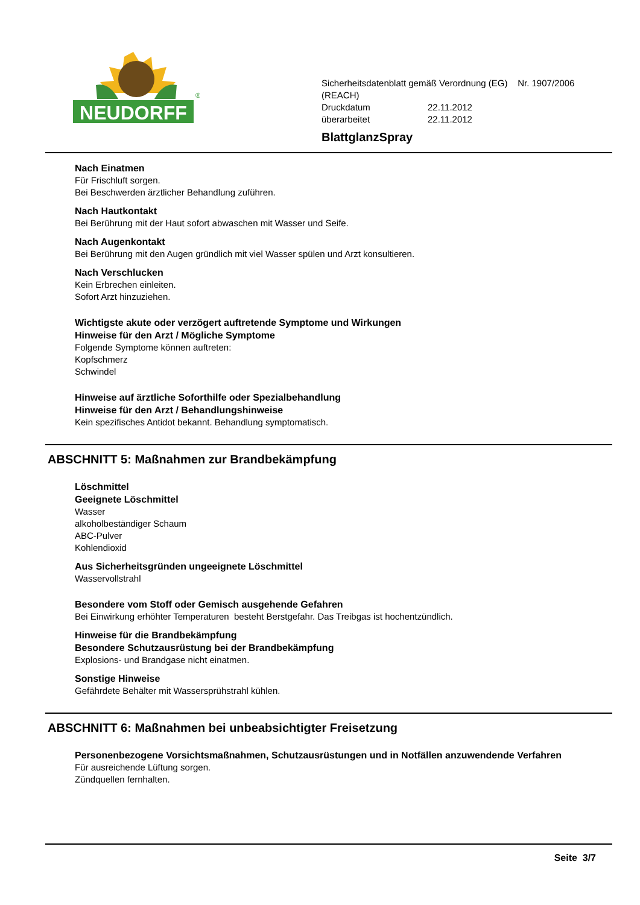NEUDORFF
®
Sicherheitsdatenblatt gemäß Verordnung (EG) Nr. 1907/2006 (REACH)
Druckdatum 22.11.2012
überarbeitet 22.11.2012
BlattglanzSpray
Nach Einatmen
Für Frischluft sorgen.
Bei Beschwerden ärztlicher Behandlung zuführen.
Nach Hautkontakt
Bei Berührung mit der Haut sofort abwaschen mit Wasser und Seife.
Nach Augenkontakt
Bei Berührung mit den Augen gründlich mit viel Wasser spülen und Arzt konsultieren.
Nach Verschlucken
Kein Erbrechen einleiten.
Sofort Arzt hinzuziehen.
Wichtigste akute oder verzögert auftretende Symptome und Wirkungen
Hinweise für den Arzt / Mögliche Symptome
Folgende Symptome können auftreten:
Kopfschmerz
Schwindel
Hinweise auf ärztliche Soforthilfe oder Spezialbehandlung
Hinweise für den Arzt / Behandlungshinweise
Kein spezifisches Antidot bekannt. Behandlung symptomatisch.
ABSCHNITT 5: Maßnahmen zur Brandbekämpfung
Löschmittel
Geeignete Löschmittel
Wasser
alkoholbeständiger Schaum
ABC-Pulver
Kohlendioxid
Aus Sicherheitsgründen ungeeignete Löschmittel
Wasservollstrahl
Besondere vom Stoff oder Gemisch ausgehende Gefahren
Bei Einwirkung erhöhter Temperaturen besteht Berstgefahr. Das Treibgas ist hochentzündlich.
Hinweise für die Brandbekämpfung
Besondere Schutzausrüstung bei der Brandbekämpfung
Explosions- und Brandgase nicht einatmen.
Sonstige Hinweise
Gefährdete Behälter mit Wassersprühstrahl kühlen.
ABSCHNITT 6: Maßnahmen bei unbeabsichtigter Freisetzung
Personenbezogene Vorsichtsmaßnahmen, Schutzausrüstungen und in Notfällen anzuwendende Verfahren
Für ausreichende Lüftung sorgen.
Zündquellen fernhalten.
Seite 3/7